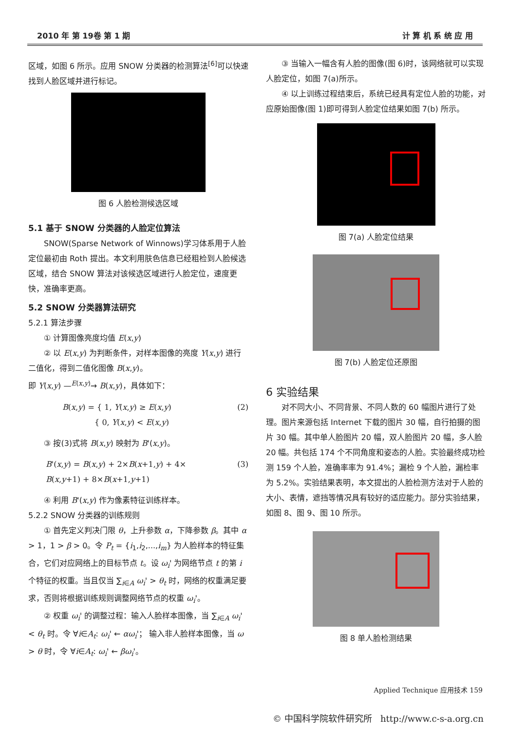2010 年 第 19卷 第 1 期 计 算 机 系 统 应 用
区域，如图 6 所示。应用 SNOW 分类器的检测算法<sup>[6]</sup>可以快速找到人脸区域并进行标记。
图 6 人脸检测候选区域
5.1 基于 SNOW 分类器的人脸定位算法
SNOW(Sparse Network of Winnows)学习体系用于人脸定位最初由 Roth 提出。本文利用肤色信息已经粗检到人脸候选区域，结合 SNOW 算法对该候选区域进行人脸定位，速度更快，准确率更高。
5.2 SNOW 分类器算法研究
5.2.1 算法步骤
① 计算图像亮度均值 E(x,y)
② 以 E(x,y) 为判断条件，对样本图像的亮度 Y(x,y) 进行二值化，得到二值化图像 B(x,y)。
即 Y(x,y) —<sup>E(x,y)</sup>→ B(x,y)，具体如下：
B(x,y) = { 1, Y(x,y) ≥ E(x,y)
{ 0, Y(x,y) < E(x,y) (2)
③ 按(3)式将 B(x,y) 映射为 B'(x,y)。
B'(x,y) = B(x,y) + 2×B(x+1,y) + 4×
B(x,y+1) + 8×B(x+1,y+1) (3)
④ 利用 B'(x,y) 作为像素特征训练样本。
5.2.2 SNOW 分类器的训练规则
① 首先定义判决门限 θ，上升参数 α，下降参数 β。其中 α > 1，1 > β > 0。令 P<sub>t</sub> = {i<sub>1</sub>,i<sub>2</sub>,...,i<sub>m</sub>} 为人脸样本的特征集合，它们对应网络上的目标节点 t。设 ω<sub>i</sub>' 为网络节点 t 的第 i 个特征的权重。当且仅当 ∑<sub>i∈A</sub> ω<sub>i</sub>' > θ<sub>t</sub> 时，网络的权重满足要求，否则将根据训练规则调整网络节点的权重 ω<sub>i</sub>'。
② 权重 ω<sub>i</sub>' 的调整过程：输入人脸样本图像，当 ∑<sub>i∈A</sub> ω<sub>i</sub>' < θ<sub>t</sub> 时。令 ∀i∈A<sub>t</sub>: ω<sub>i</sub>' ← αω<sub>i</sub>'； 输入非人脸样本图像，当 ω > θ 时，令 ∀i∈A<sub>t</sub>: ω<sub>i</sub>' ← βω<sub>i</sub>'。
③ 当输入一幅含有人脸的图像(图 6)时，该网络就可以实现人脸定位，如图 7(a)所示。
④ 以上训练过程结束后，系统已经具有定位人脸的功能，对应原始图像(图 1)即可得到人脸定位结果如图 7(b) 所示。
图 7(a) 人脸定位结果
图 7(b) 人脸定位还原图
6 实验结果
对不同大小、不同背景、不同人数的 60 幅图片进行了处理。图片来源包括 Internet 下载的图片 30 幅，自行拍摄的图片 30 幅。其中单人脸图片 20 幅，双人脸图片 20 幅，多人脸 20 幅。共包括 174 个不同角度和姿态的人脸。实验最终成功检测 159 个人脸，准确率率为 91.4%；漏检 9 个人脸，漏检率为 5.2%。实验结果表明，本文提出的人脸检测方法对于人脸的大小、表情，遮挡等情况具有较好的适应能力。部分实验结果，如图 8、图 9、图 10 所示。
图 8 单人脸检测结果
Applied Technique 应用技术 159
© 中国科学院软件研究所 http://www.c-s-a.org.cn